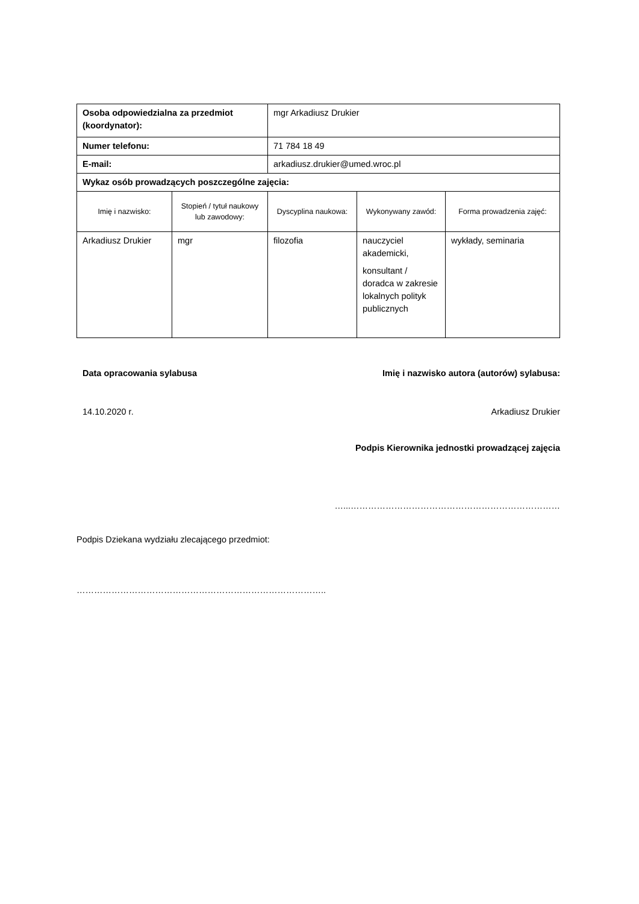| Osoba odpowiedzialna za przedmiot (koordynator): | | mgr Arkadiusz Drukier | | |
| Numer telefonu: | | 71 784 18 49 | | |
| E-mail: | | arkadiusz.drukier@umed.wroc.pl | | |
| Wykaz osób prowadzących poszczególne zajęcia: | | | | |
| Imię i nazwisko: | Stopień / tytuł naukowy lub zawodowy: | Dyscyplina naukowa: | Wykonywany zawód: | Forma prowadzenia zajęć: |
| Arkadiusz Drukier | mgr | filozofia | nauczyciel akademicki, konsultant / doradca w zakresie lokalnych polityk publicznych | wykłady, seminaria |
Data opracowania sylabusa Imię i nazwisko autora (autorów) sylabusa:
14.10.2020 r. Arkadiusz Drukier
Podpis Kierownika jednostki prowadzącej zajęcia
…...………………………………………………………………
Podpis Dziekana wydziału zlecającego przedmiot:
…………………………………………………………………………..